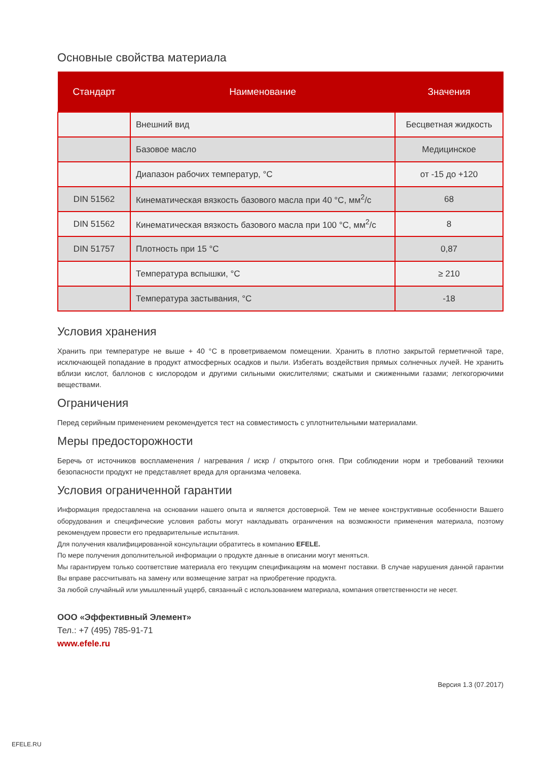Основные свойства материала
| Стандарт | Наименование | Значения |
| --- | --- | --- |
| | Внешний вид | Бесцветная жидкость |
| | Базовое масло | Медицинское |
| | Диапазон рабочих температур, °С | от -15 до +120 |
| DIN 51562 | Кинематическая вязкость базового масла при 40 °С, мм<sup>2</sup>/с | 68 |
| DIN 51562 | Кинематическая вязкость базового масла при 100 °С, мм<sup>2</sup>/с | 8 |
| DIN 51757 | Плотность при 15 °С | 0,87 |
| | Температура вспышки, °С | ≥ 210 |
| | Температура застывания, °С | -18 |
Условия хранения
Хранить при температуре не выше + 40 °С в проветриваемом помещении. Хранить в плотно закрытой герметичной таре, исключающей попадание в продукт атмосферных осадков и пыли. Избегать воздействия прямых солнечных лучей. Не хранить вблизи кислот, баллонов с кислородом и другими сильными окислителями; сжатыми и сжиженными газами; легкогорючими веществами.
Ограничения
Перед серийным применением рекомендуется тест на совместимость с уплотнительными материалами.
Меры предосторожности
Беречь от источников воспламенения / нагревания / искр / открытого огня. При соблюдении норм и требований техники безопасности продукт не представляет вреда для организма человека.
Условия ограниченной гарантии
Информация предоставлена на основании нашего опыта и является достоверной. Тем не менее конструктивные особенности Вашего оборудования и специфические условия работы могут накладывать ограничения на возможности применения материала, поэтому рекомендуем провести его предварительные испытания.
Для получения квалифицированной консультации обратитесь в компанию EFELE.
По мере получения дополнительной информации о продукте данные в описании могут меняться.
Мы гарантируем только соответствие материала его текущим спецификациям на момент поставки. В случае нарушения данной гарантии Вы вправе рассчитывать на замену или возмещение затрат на приобретение продукта.
За любой случайный или умышленный ущерб, связанный с использованием материала, компания ответственности не несет.
ООО «Эффективный Элемент»
Тел.: +7 (495) 785-91-71
www.efele.ru
Версия 1.3 (07.2017)
EFELE.RU